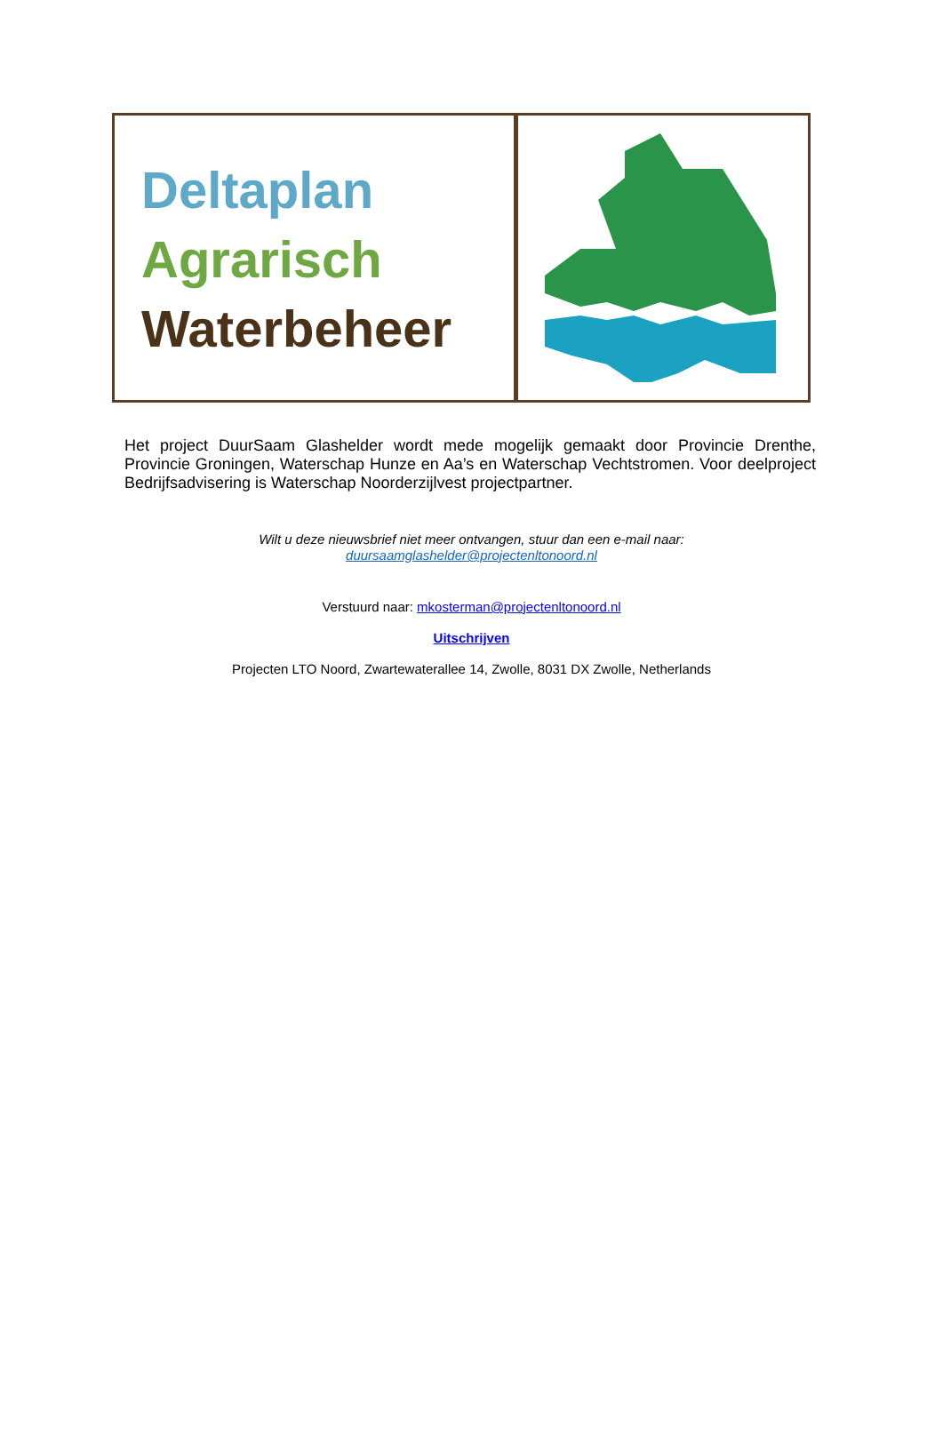Deltaplan
Agrarisch
Waterbeheer
Het project DuurSaam Glashelder wordt mede mogelijk gemaakt door Provincie Drenthe, Provincie Groningen, Waterschap Hunze en Aa’s en Waterschap Vechtstromen. Voor deelproject Bedrijfsadvisering is Waterschap Noorderzijlvest projectpartner.
Wilt u deze nieuwsbrief niet meer ontvangen, stuur dan een e-mail naar:
duursaamglashelder@projectenltonoord.nl
Verstuurd naar: mkosterman@projectenltonoord.nl
Uitschrijven
Projecten LTO Noord, Zwartewaterallee 14, Zwolle, 8031 DX Zwolle, Netherlands